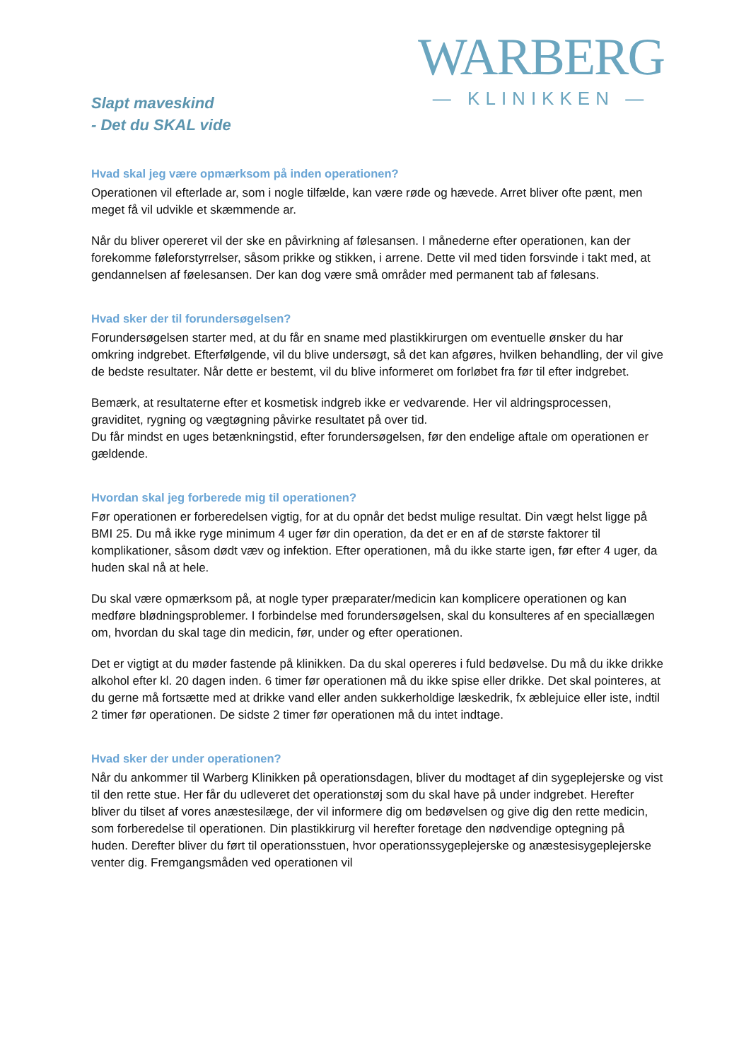WARBERG
— KLINIKKEN —
Slapt maveskind
- Det du SKAL vide
Hvad skal jeg være opmærksom på inden operationen?
Operationen vil efterlade ar, som i nogle tilfælde, kan være røde og hævede. Arret bliver ofte pænt, men meget få vil udvikle et skæmmende ar.
Når du bliver opereret vil der ske en påvirkning af følesansen. I månederne efter operationen, kan der forekomme føleforstyrrelser, såsom prikke og stikken, i arrene. Dette vil med tiden forsvinde i takt med, at gendannelsen af føelesansen. Der kan dog være små områder med permanent tab af følesans.
Hvad sker der til forundersøgelsen?
Forundersøgelsen starter med, at du får en sname med plastikkirurgen om eventuelle ønsker du har omkring indgrebet. Efterfølgende, vil du blive undersøgt, så det kan afgøres, hvilken behandling, der vil give de bedste resultater. Når dette er bestemt, vil du blive informeret om forløbet fra før til efter indgrebet.
Bemærk, at resultaterne efter et kosmetisk indgreb ikke er vedvarende. Her vil aldringsprocessen, graviditet, rygning og vægtøgning påvirke resultatet på over tid.
Du får mindst en uges betænkningstid, efter forundersøgelsen, før den endelige aftale om operationen er gældende.
Hvordan skal jeg forberede mig til operationen?
Før operationen er forberedelsen vigtig, for at du opnår det bedst mulige resultat. Din vægt helst ligge på BMI 25. Du må ikke ryge minimum 4 uger før din operation, da det er en af de største faktorer til komplikationer, såsom dødt væv og infektion. Efter operationen, må du ikke starte igen, før efter 4 uger, da huden skal nå at hele.
Du skal være opmærksom på, at nogle typer præparater/medicin kan komplicere operationen og kan medføre blødningsproblemer. I forbindelse med forundersøgelsen, skal du konsulteres af en speciallægen om, hvordan du skal tage din medicin, før, under og efter operationen.
Det er vigtigt at du møder fastende på klinikken. Da du skal opereres i fuld bedøvelse. Du må du ikke drikke alkohol efter kl. 20 dagen inden. 6 timer før operationen må du ikke spise eller drikke. Det skal pointeres, at du gerne må fortsætte med at drikke vand eller anden sukkerholdige læskedrik, fx æblejuice eller iste, indtil 2 timer før operationen. De sidste 2 timer før operationen må du intet indtage.
Hvad sker der under operationen?
Når du ankommer til Warberg Klinikken på operationsdagen, bliver du modtaget af din sygeplejerske og vist til den rette stue. Her får du udleveret det operationstøj som du skal have på under indgrebet. Herefter bliver du tilset af vores anæstesilæge, der vil informere dig om bedøvelsen og give dig den rette medicin, som forberedelse til operationen. Din plastikkirurg vil herefter foretage den nødvendige optegning på huden. Derefter bliver du ført til operationsstuen, hvor operationssygeplejerske og anæstesisygeplejerske venter dig. Fremgangsmåden ved operationen vil